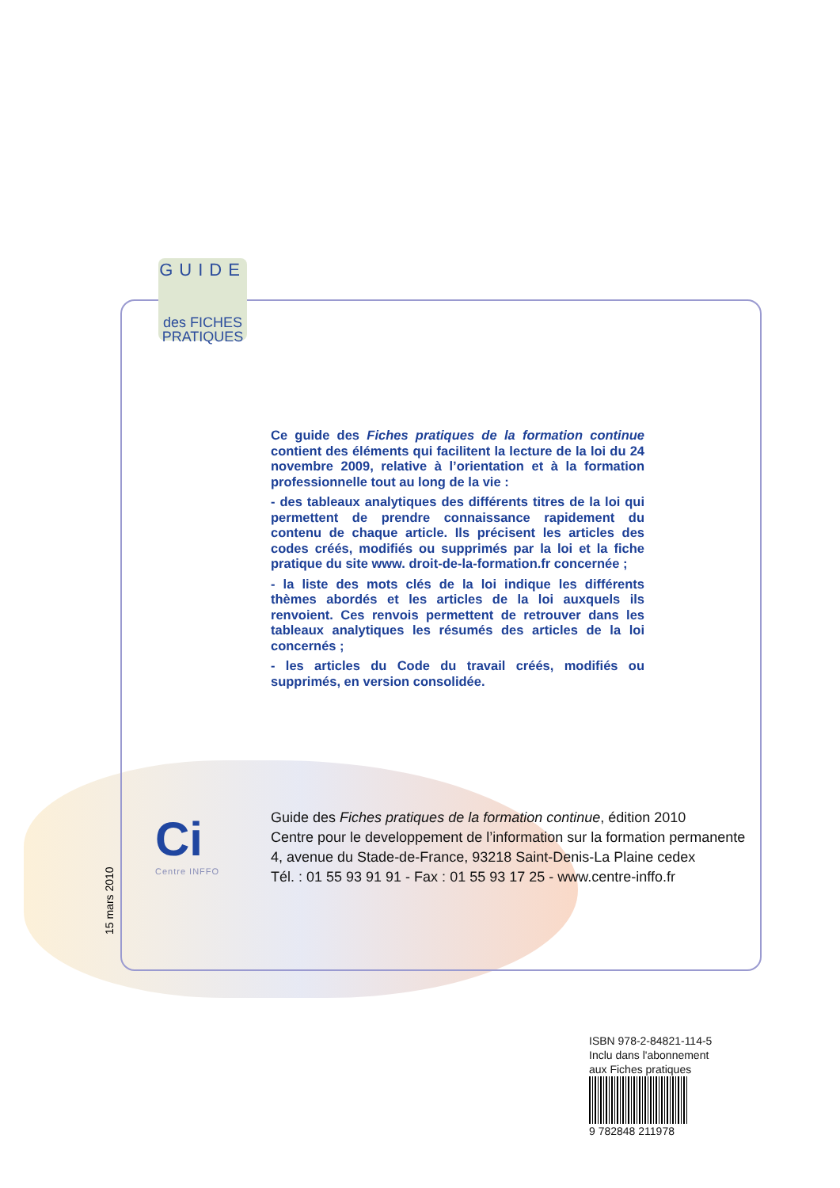GUIDE
des FICHES
PRATIQUES
Ce guide des Fiches pratiques de la formation continue contient des éléments qui facilitent la lecture de la loi du 24 novembre 2009, relative à l’orientation et à la formation professionnelle tout au long de la vie :
- des tableaux analytiques des différents titres de la loi qui permettent de prendre connaissance rapidement du contenu de chaque article. Ils précisent les articles des codes créés, modifiés ou supprimés par la loi et la fiche pratique du site www. droit-de-la-formation.fr concernée ;
- la liste des mots clés de la loi indique les différents thèmes abordés et les articles de la loi auxquels ils renvoient. Ces renvois permettent de retrouver dans les tableaux analytiques les résumés des articles de la loi concernés ;
- les articles du Code du travail créés, modifiés ou supprimés, en version consolidée.
Ci
Centre INFFO
Guide des Fiches pratiques de la formation continue, édition 2010
Centre pour le developpement de l’information sur la formation permanente
4, avenue du Stade-de-France, 93218 Saint-Denis-La Plaine cedex
Tél. : 01 55 93 91 91 - Fax : 01 55 93 17 25 - www.centre-inffo.fr
15 mars 2010
ISBN 978-2-84821-114-5
Inclu dans l'abonnement
aux Fiches pratiques
9 782848 211978